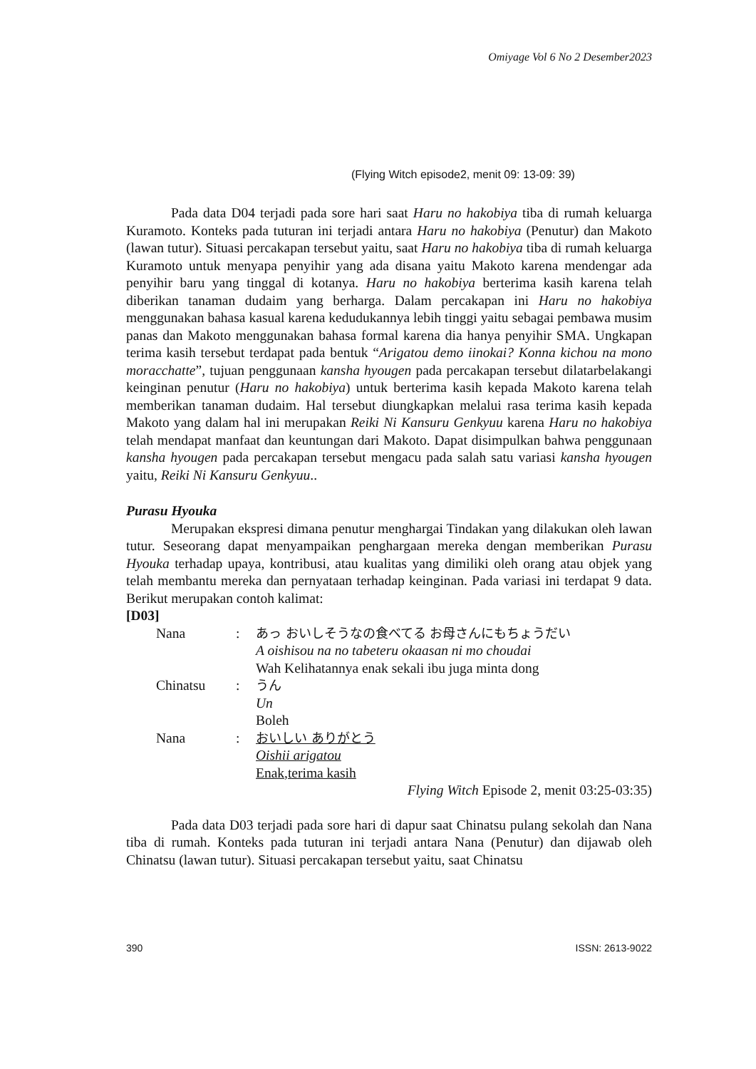Omiyage Vol 6 No 2 Desember2023
(Flying Witch episode2, menit 09: 13-09: 39)
Pada data D04 terjadi pada sore hari saat Haru no hakobiya tiba di rumah keluarga Kuramoto. Konteks pada tuturan ini terjadi antara Haru no hakobiya (Penutur) dan Makoto (lawan tutur). Situasi percakapan tersebut yaitu, saat Haru no hakobiya tiba di rumah keluarga Kuramoto untuk menyapa penyihir yang ada disana yaitu Makoto karena mendengar ada penyihir baru yang tinggal di kotanya. Haru no hakobiya berterima kasih karena telah diberikan tanaman dudaim yang berharga. Dalam percakapan ini Haru no hakobiya menggunakan bahasa kasual karena kedudukannya lebih tinggi yaitu sebagai pembawa musim panas dan Makoto menggunakan bahasa formal karena dia hanya penyihir SMA. Ungkapan terima kasih tersebut terdapat pada bentuk “Arigatou demo iinokai? Konna kichou na mono moracchatte”, tujuan penggunaan kansha hyougen pada percakapan tersebut dilatarbelakangi keinginan penutur (Haru no hakobiya) untuk berterima kasih kepada Makoto karena telah memberikan tanaman dudaim. Hal tersebut diungkapkan melalui rasa terima kasih kepada Makoto yang dalam hal ini merupakan Reiki Ni Kansuru Genkyuu karena Haru no hakobiya telah mendapat manfaat dan keuntungan dari Makoto. Dapat disimpulkan bahwa penggunaan kansha hyougen pada percakapan tersebut mengacu pada salah satu variasi kansha hyougen yaitu, Reiki Ni Kansuru Genkyuu..
Purasu Hyouka
Merupakan ekspresi dimana penutur menghargai Tindakan yang dilakukan oleh lawan tutur. Seseorang dapat menyampaikan penghargaan mereka dengan memberikan Purasu Hyouka terhadap upaya, kontribusi, atau kualitas yang dimiliki oleh orang atau objek yang telah membantu mereka dan pernyataan terhadap keinginan. Pada variasi ini terdapat 9 data. Berikut merupakan contoh kalimat:
[D03]
| Nana | : | あっ おいしそうなの食べてる お母さんにもちょうだい A oishisou na no tabeteru okaasan ni mo choudai Wah Kelihatannya enak sekali ibu juga minta dong |
| Chinatsu | : | うん Un Boleh |
| Nana | : | おいしい ありがとう Oishii arigatou Enak,terima kasih |
Flying Witch Episode 2, menit 03:25-03:35)
Pada data D03 terjadi pada sore hari di dapur saat Chinatsu pulang sekolah dan Nana tiba di rumah. Konteks pada tuturan ini terjadi antara Nana (Penutur) dan dijawab oleh Chinatsu (lawan tutur). Situasi percakapan tersebut yaitu, saat Chinatsu
390 ISSN: 2613-9022